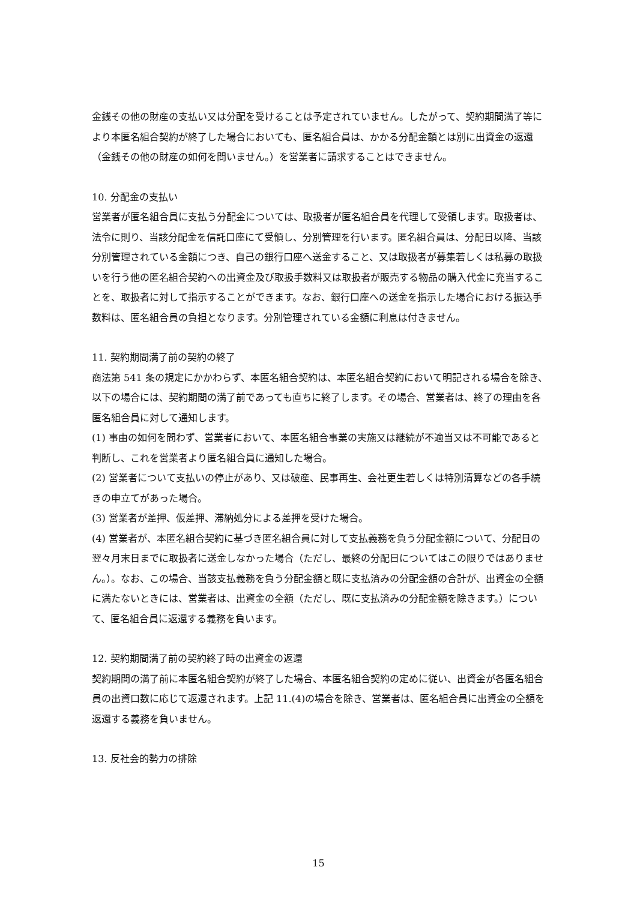金銭その他の財産の支払い又は分配を受けることは予定されていません。したがって、契約期間満了等により本匿名組合契約が終了した場合においても、匿名組合員は、かかる分配金額とは別に出資金の返還（金銭その他の財産の如何を問いません。）を営業者に請求することはできません。
10. 分配金の支払い
営業者が匿名組合員に支払う分配金については、取扱者が匿名組合員を代理して受領します。取扱者は、法令に則り、当該分配金を信託口座にて受領し、分別管理を行います。匿名組合員は、分配日以降、当該分別管理されている金額につき、自己の銀行口座へ送金すること、又は取扱者が募集若しくは私募の取扱いを行う他の匿名組合契約への出資金及び取扱手数料又は取扱者が販売する物品の購入代金に充当することを、取扱者に対して指示することができます。なお、銀行口座への送金を指示した場合における振込手数料は、匿名組合員の負担となります。分別管理されている金額に利息は付きません。
11. 契約期間満了前の契約の終了
商法第 541 条の規定にかかわらず、本匿名組合契約は、本匿名組合契約において明記される場合を除き、以下の場合には、契約期間の満了前であっても直ちに終了します。その場合、営業者は、終了の理由を各匿名組合員に対して通知します。
(1) 事由の如何を問わず、営業者において、本匿名組合事業の実施又は継続が不適当又は不可能であると判断し、これを営業者より匿名組合員に通知した場合。
(2) 営業者について支払いの停止があり、又は破産、民事再生、会社更生若しくは特別清算などの各手続きの申立てがあった場合。
(3) 営業者が差押、仮差押、滞納処分による差押を受けた場合。
(4) 営業者が、本匿名組合契約に基づき匿名組合員に対して支払義務を負う分配金額について、分配日の翌々月末日までに取扱者に送金しなかった場合（ただし、最終の分配日についてはこの限りではありません。）。なお、この場合、当該支払義務を負う分配金額と既に支払済みの分配金額の合計が、出資金の全額に満たないときには、営業者は、出資金の全額（ただし、既に支払済みの分配金額を除きます。）について、匿名組合員に返還する義務を負います。
12. 契約期間満了前の契約終了時の出資金の返還
契約期間の満了前に本匿名組合契約が終了した場合、本匿名組合契約の定めに従い、出資金が各匿名組合員の出資口数に応じて返還されます。上記 11.(4)の場合を除き、営業者は、匿名組合員に出資金の全額を返還する義務を負いません。
13. 反社会的勢力の排除
15